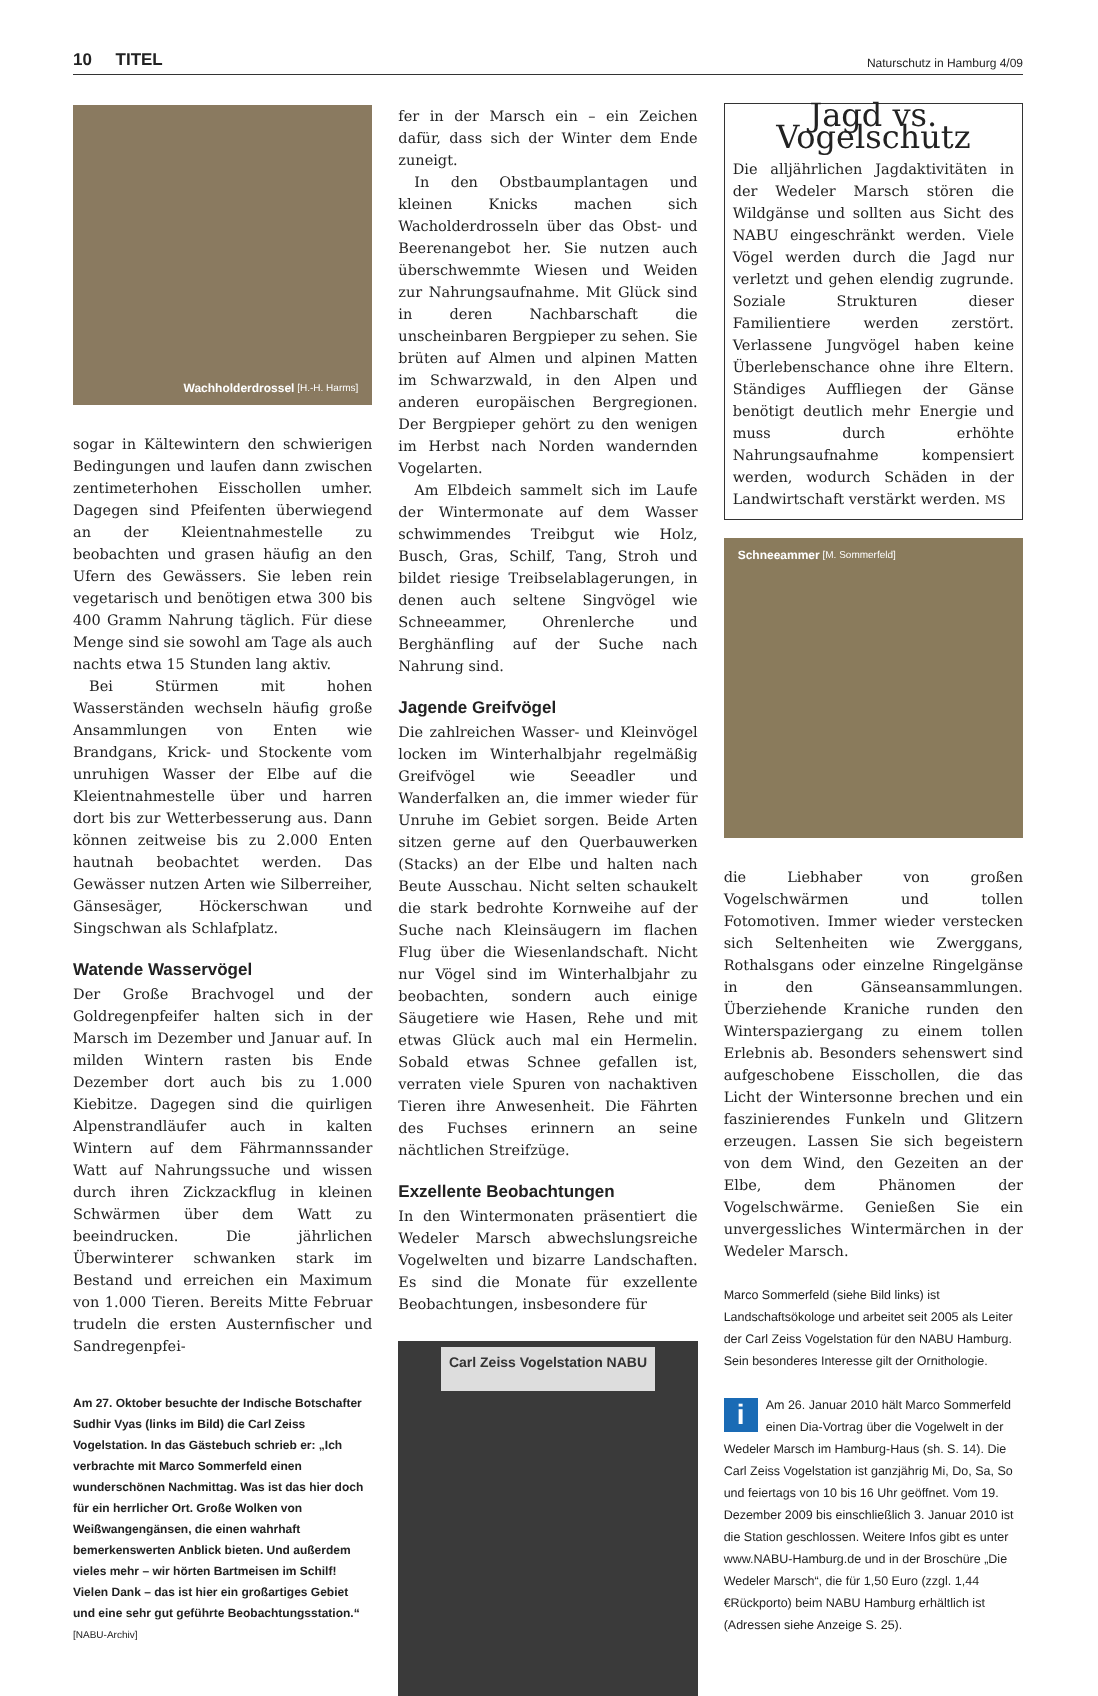10 TITEL Naturschutz in Hamburg 4/09
Wachholderdrossel [H.-H. Harms]
sogar in Kältewintern den schwierigen Bedingungen und laufen dann zwischen zentimeterhohen Eisschollen umher. Dagegen sind Pfeifenten überwiegend an der Kleientnahmestelle zu beobachten und grasen häufig an den Ufern des Gewässers. Sie leben rein vegetarisch und benötigen etwa 300 bis 400 Gramm Nahrung täglich. Für diese Menge sind sie sowohl am Tage als auch nachts etwa 15 Stunden lang aktiv.
Bei Stürmen mit hohen Wasserständen wechseln häufig große Ansammlungen von Enten wie Brandgans, Krick- und Stockente vom unruhigen Wasser der Elbe auf die Kleientnahmestelle über und harren dort bis zur Wetterbesserung aus. Dann können zeitweise bis zu 2.000 Enten hautnah beobachtet werden. Das Gewässer nutzen Arten wie Silberreiher, Gänsesäger, Höckerschwan und Singschwan als Schlafplatz.
Watende Wasservögel
Der Große Brachvogel und der Goldregenpfeifer halten sich in der Marsch im Dezember und Januar auf. In milden Wintern rasten bis Ende Dezember dort auch bis zu 1.000 Kiebitze. Dagegen sind die quirligen Alpenstrandläufer auch in kalten Wintern auf dem Fährmannssander Watt auf Nahrungssuche und wissen durch ihren Zickzackflug in kleinen Schwärmen über dem Watt zu beeindrucken. Die jährlichen Überwinterer schwanken stark im Bestand und erreichen ein Maximum von 1.000 Tieren. Bereits Mitte Februar trudeln die ersten Austernfischer und Sandregenpfei-
Am 27. Oktober besuchte der Indische Botschafter Sudhir Vyas (links im Bild) die Carl Zeiss Vogelstation. In das Gästebuch schrieb er: „Ich verbrachte mit Marco Sommerfeld einen wunderschönen Nachmittag. Was ist das hier doch für ein herrlicher Ort. Große Wolken von Weißwangengänsen, die einen wahrhaft bemerkenswerten Anblick bieten. Und außerdem vieles mehr – wir hörten Bartmeisen im Schilf! Vielen Dank – das ist hier ein großartiges Gebiet und eine sehr gut geführte Beobachtungsstation.“ [NABU-Archiv]
fer in der Marsch ein – ein Zeichen dafür, dass sich der Winter dem Ende zuneigt.
In den Obstbaumplantagen und kleinen Knicks machen sich Wacholderdrosseln über das Obst- und Beerenangebot her. Sie nutzen auch überschwemmte Wiesen und Weiden zur Nahrungsaufnahme. Mit Glück sind in deren Nachbarschaft die unscheinbaren Bergpieper zu sehen. Sie brüten auf Almen und alpinen Matten im Schwarzwald, in den Alpen und anderen europäischen Bergregionen. Der Bergpieper gehört zu den wenigen im Herbst nach Norden wandernden Vogelarten.
Am Elbdeich sammelt sich im Laufe der Wintermonate auf dem Wasser schwimmendes Treibgut wie Holz, Busch, Gras, Schilf, Tang, Stroh und bildet riesige Treibselablagerungen, in denen auch seltene Singvögel wie Schneeammer, Ohrenlerche und Berghänfling auf der Suche nach Nahrung sind.
Jagende Greifvögel
Die zahlreichen Wasser- und Kleinvögel locken im Winterhalbjahr regelmäßig Greifvögel wie Seeadler und Wanderfalken an, die immer wieder für Unruhe im Gebiet sorgen. Beide Arten sitzen gerne auf den Querbauwerken (Stacks) an der Elbe und halten nach Beute Ausschau. Nicht selten schaukelt die stark bedrohte Kornweihe auf der Suche nach Kleinsäugern im flachen Flug über die Wiesenlandschaft. Nicht nur Vögel sind im Winterhalbjahr zu beobachten, sondern auch einige Säugetiere wie Hasen, Rehe und mit etwas Glück auch mal ein Hermelin. Sobald etwas Schnee gefallen ist, verraten viele Spuren von nachaktiven Tieren ihre Anwesenheit. Die Fährten des Fuchses erinnern an seine nächtlichen Streifzüge.
Exzellente Beobachtungen
In den Wintermonaten präsentiert die Wedeler Marsch abwechslungsreiche Vogelwelten und bizarre Landschaften. Es sind die Monate für exzellente Beobachtungen, insbesondere für
Carl Zeiss Vogelstation NABU
Jagd vs. Vogelschutz
Die alljährlichen Jagdaktivitäten in der Wedeler Marsch stören die Wildgänse und sollten aus Sicht des NABU eingeschränkt werden. Viele Vögel werden durch die Jagd nur verletzt und gehen elendig zugrunde. Soziale Strukturen dieser Familientiere werden zerstört. Verlassene Jungvögel haben keine Überlebenschance ohne ihre Eltern. Ständiges Auffliegen der Gänse benötigt deutlich mehr Energie und muss durch erhöhte Nahrungsaufnahme kompensiert werden, wodurch Schäden in der Landwirtschaft verstärkt werden. MS
Schneeammer [M. Sommerfeld]
die Liebhaber von großen Vogelschwärmen und tollen Fotomotiven. Immer wieder verstecken sich Seltenheiten wie Zwerggans, Rothalsgans oder einzelne Ringelgänse in den Gänseansammlungen. Überziehende Kraniche runden den Winterspaziergang zu einem tollen Erlebnis ab. Besonders sehenswert sind aufgeschobene Eisschollen, die das Licht der Wintersonne brechen und ein faszinierendes Funkeln und Glitzern erzeugen. Lassen Sie sich begeistern von dem Wind, den Gezeiten an der Elbe, dem Phänomen der Vogelschwärme. Genießen Sie ein unvergessliches Wintermärchen in der Wedeler Marsch.
Marco Sommerfeld (siehe Bild links) ist Landschaftsökologe und arbeitet seit 2005 als Leiter der Carl Zeiss Vogelstation für den NABU Hamburg. Sein besonderes Interesse gilt der Ornithologie.
i Am 26. Januar 2010 hält Marco Sommerfeld einen Dia-Vortrag über die Vogelwelt in der Wedeler Marsch im Hamburg-Haus (sh. S. 14). Die Carl Zeiss Vogelstation ist ganzjährig Mi, Do, Sa, So und feiertags von 10 bis 16 Uhr geöffnet. Vom 19. Dezember 2009 bis einschließlich 3. Januar 2010 ist die Station geschlossen. Weitere Infos gibt es unter www.NABU-Hamburg.de und in der Broschüre „Die Wedeler Marsch“, die für 1,50 Euro (zzgl. 1,44 €Rückporto) beim NABU Hamburg erhältlich ist (Adressen siehe Anzeige S. 25).